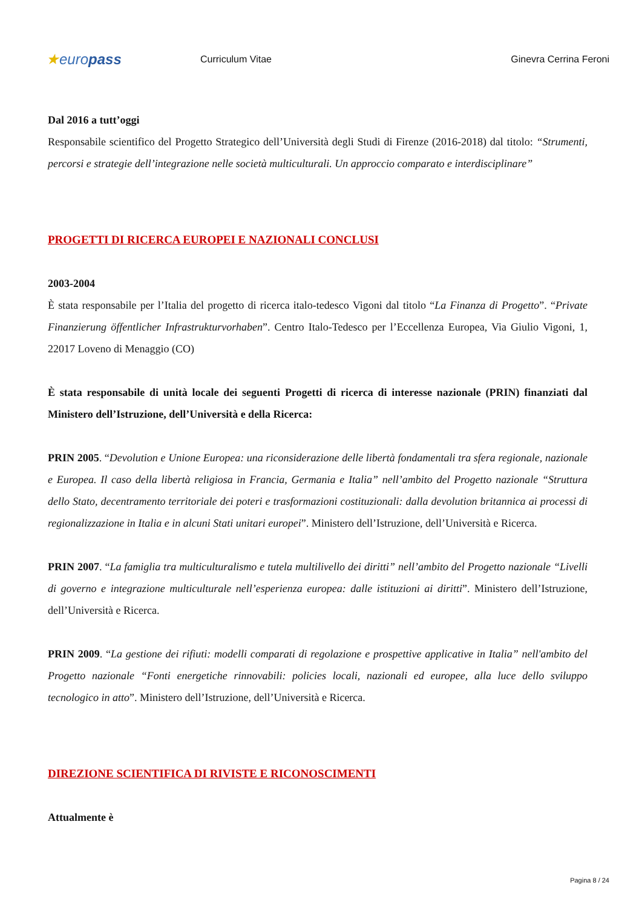★europass
Curriculum Vitae Ginevra Cerrina Feroni
Dal 2016 a tutt’oggi
Responsabile scientifico del Progetto Strategico dell’Università degli Studi di Firenze (2016-2018) dal titolo: “Strumenti, percorsi e strategie dell’integrazione nelle società multiculturali. Un approccio comparato e interdisciplinare”
PROGETTI DI RICERCA EUROPEI E NAZIONALI CONCLUSI
2003-2004
È stata responsabile per l’Italia del progetto di ricerca italo-tedesco Vigoni dal titolo “La Finanza di Progetto”. “Private Finanzierung öffentlicher Infrastrukturvorhaben”. Centro Italo-Tedesco per l’Eccellenza Europea, Via Giulio Vigoni, 1, 22017 Loveno di Menaggio (CO)
È stata responsabile di unità locale dei seguenti Progetti di ricerca di interesse nazionale (PRIN) finanziati dal Ministero dell’Istruzione, dell’Università e della Ricerca:
PRIN 2005. “Devolution e Unione Europea: una riconsiderazione delle libertà fondamentali tra sfera regionale, nazionale e Europea. Il caso della libertà religiosa in Francia, Germania e Italia” nell’ambito del Progetto nazionale “Struttura dello Stato, decentramento territoriale dei poteri e trasformazioni costituzionali: dalla devolution britannica ai processi di regionalizzazione in Italia e in alcuni Stati unitari europei”. Ministero dell’Istruzione, dell’Università e Ricerca.
PRIN 2007. “La famiglia tra multiculturalismo e tutela multilivello dei diritti” nell’ambito del Progetto nazionale “Livelli di governo e integrazione multiculturale nell’esperienza europea: dalle istituzioni ai diritti”. Ministero dell’Istruzione, dell’Università e Ricerca.
PRIN 2009. “La gestione dei rifiuti: modelli comparati di regolazione e prospettive applicative in Italia” nell'ambito del Progetto nazionale “Fonti energetiche rinnovabili: policies locali, nazionali ed europee, alla luce dello sviluppo tecnologico in atto”. Ministero dell’Istruzione, dell’Università e Ricerca.
DIREZIONE SCIENTIFICA DI RIVISTE E RICONOSCIMENTI
Attualmente è
Pagina 8 / 24